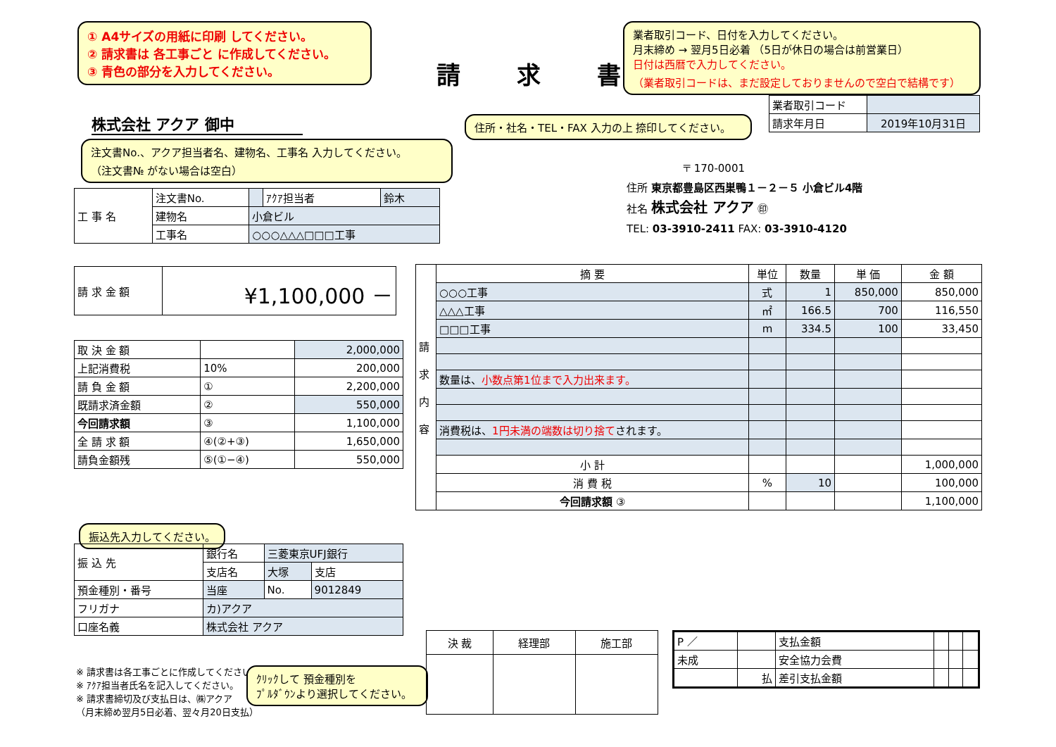① A4サイズの用紙に印刷 してください。
② 請求書は 各工事ごと に作成してください。
③ 青色の部分を入力してください。
請求書
業者取引コード、日付を入力してください。
月末締め → 翌月5日必着 （5日が休日の場合は前営業日）
日付は西暦で入力してください。
（業者取引コードは、まだ設定しておりませんので空白で結構です）
| 業者取引コード | |
| 請求年月日 | 2019年10月31日 |
株式会社 アクア 御中 住所・社名・TEL・FAX 入力の上 捺印してください。
注文書No.、アクア担当者名、建物名、工事名 入力してください。
（注文書№ がない場合は空白）
〒 170-0001
住所 東京都豊島区西巣鴨１－２－５ 小倉ビル4階
社名 株式会社 アクア ㊞
TEL: 03-3910-2411 FAX: 03-3910-4120
| 工 事 名 | 注文書No. | | ｱｸｱ担当者 | 鈴木 |
| | 建物名 | 小倉ビル | | |
| | 工事名 | ○○○△△△□□□工事 | | |
| 請 求 金 額 | ¥1,100,000 － |
| 取 決 金 額 | | 2,000,000 |
| 上記消費税 | 10% | 200,000 |
| 請 負 金 額 | ① | 2,200,000 |
| 既請求済金額 | ② | 550,000 |
| 今回請求額 | ③ | 1,100,000 |
| 全 請 求 額 | ④(②+③) | 1,650,000 |
| 請負金額残 | ⑤(①−④) | 550,000 |
振込先入力してください。
| 振 込 先 | 銀行名 | 三菱東京UFJ銀行 | |
| | 支店名 | 大塚 | 支店 |
| 預金種別・番号 | 当座 | No. | 9012849 |
| フリガナ | カ)アクア | | |
| 口座名義 | 株式会社 アクア | | |
※ 請求書は各工事ごとに作成してください。
※ ｱｸｱ担当者氏名を記入してください。
※ 請求書締切及び支払日は、㈱アクア
（月末締め翌月5日必着、翌々月20日支払）
ｸﾘｯｸして 預金種別を
ﾌﾟﾙﾀﾞｳﾝより選択してください。
| 請 求 内 容 | 摘 要 | 単位 | 数量 | 単 価 | 金 額 |
| | ○○○工事 | 式 | 1 | 850,000 | 850,000 |
| | △△△工事 | ㎡ | 166.5 | 700 | 116,550 |
| | □□□工事 | m | 334.5 | 100 | 33,450 |
| | 数量は、 小数点第1位まで入力出来ます。 | | | | |
| | 消費税は、 1円未満の端数は切り捨て されます。 | | | | |
| | 小 計 | | | | 1,000,000 |
| | 消 費 税 | % | 10 | | 100,000 |
| | 今回請求額 ③ | | | | 1,100,000 |
| 決 裁 | 経理部 | 施工部 |
| P ／ | | 支払金額 | | | |
| 未成 | | 安全協力会費 | | | |
| | 払 | 差引支払金額 | | | |